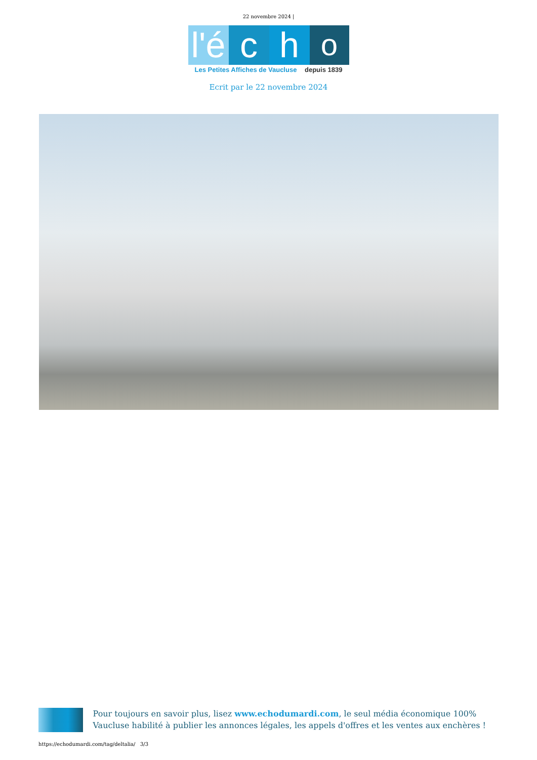22 novembre 2024 |
l'é
c
h
o
Les Petites Affiches de Vaucluse depuis 1839
Ecrit par le 22 novembre 2024
Pour toujours en savoir plus, lisez www.echodumardi.com, le seul média économique 100% Vaucluse habilité à publier les annonces légales, les appels d'offres et les ventes aux enchères !
https://echodumardi.com/tag/deltalia/ 3/3